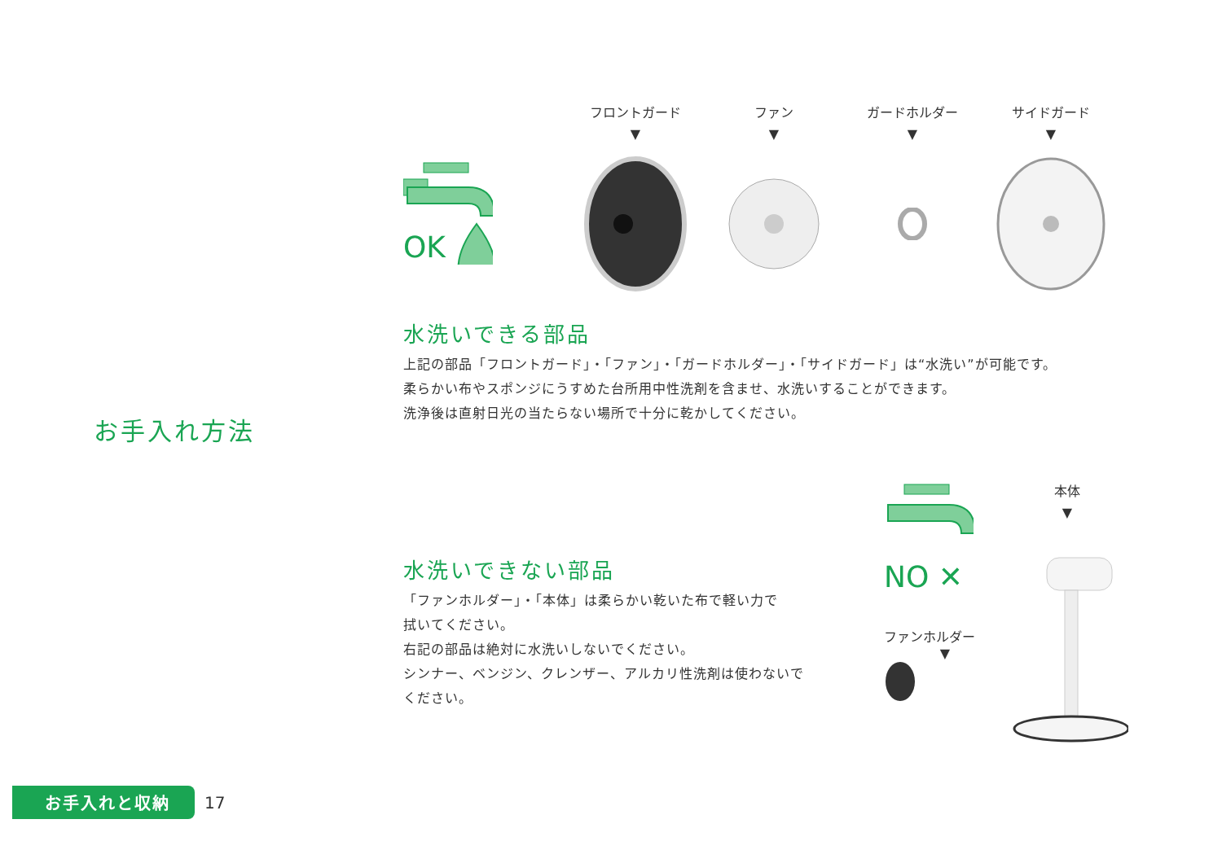お手入れ方法
OK
フロントガード
▼
ファン
▼
ガードホルダー
▼
サイドガード
▼
水洗いできる部品
上記の部品「フロントガード」・「ファン」・「ガードホルダー」・「サイドガード」は“水洗い”が可能です。
柔らかい布やスポンジにうすめた台所用中性洗剤を含ませ、水洗いすることができます。
洗浄後は直射日光の当たらない場所で十分に乾かしてください。
水洗いできない部品
「ファンホルダー」・「本体」は柔らかい乾いた布で軽い力で
拭いてください。
右記の部品は絶対に水洗いしないでください。
シンナー、ベンジン、クレンザー、アルカリ性洗剤は使わないで
ください。
NO ✕
ファンホルダー
▼
本体
▼
お手入れと収納
17